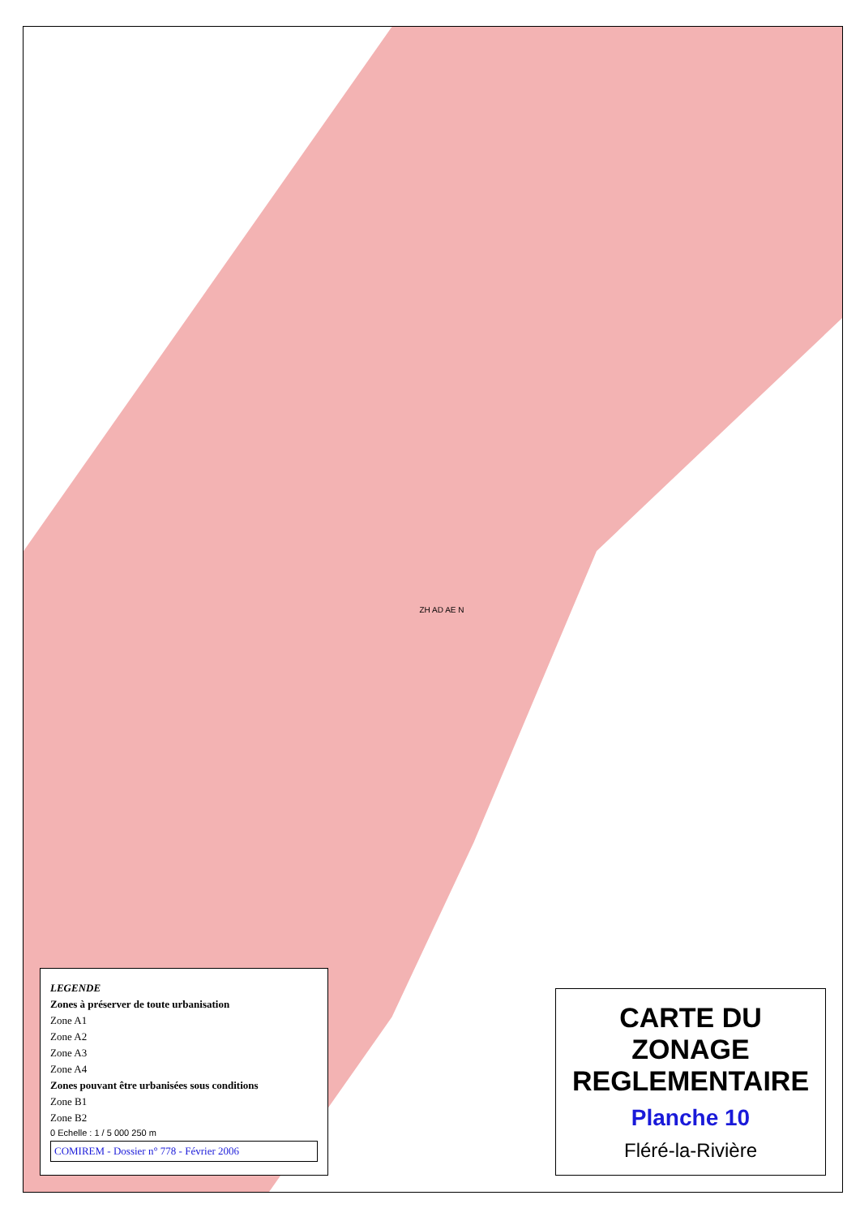LEGENDE
Zones à préserver de toute urbanisation
Zone A1
Zone A2
Zone A3
Zone A4
Zones pouvant être urbanisées sous conditions
Zone B1
Zone B2
0 Echelle : 1 / 5 000 250 m
COMIREM - Dossier n° 778 - Février 2006
ZH AD AE N
CARTE DU ZONAGE REGLEMENTAIRE
Planche 10
Fléré-la-Rivière